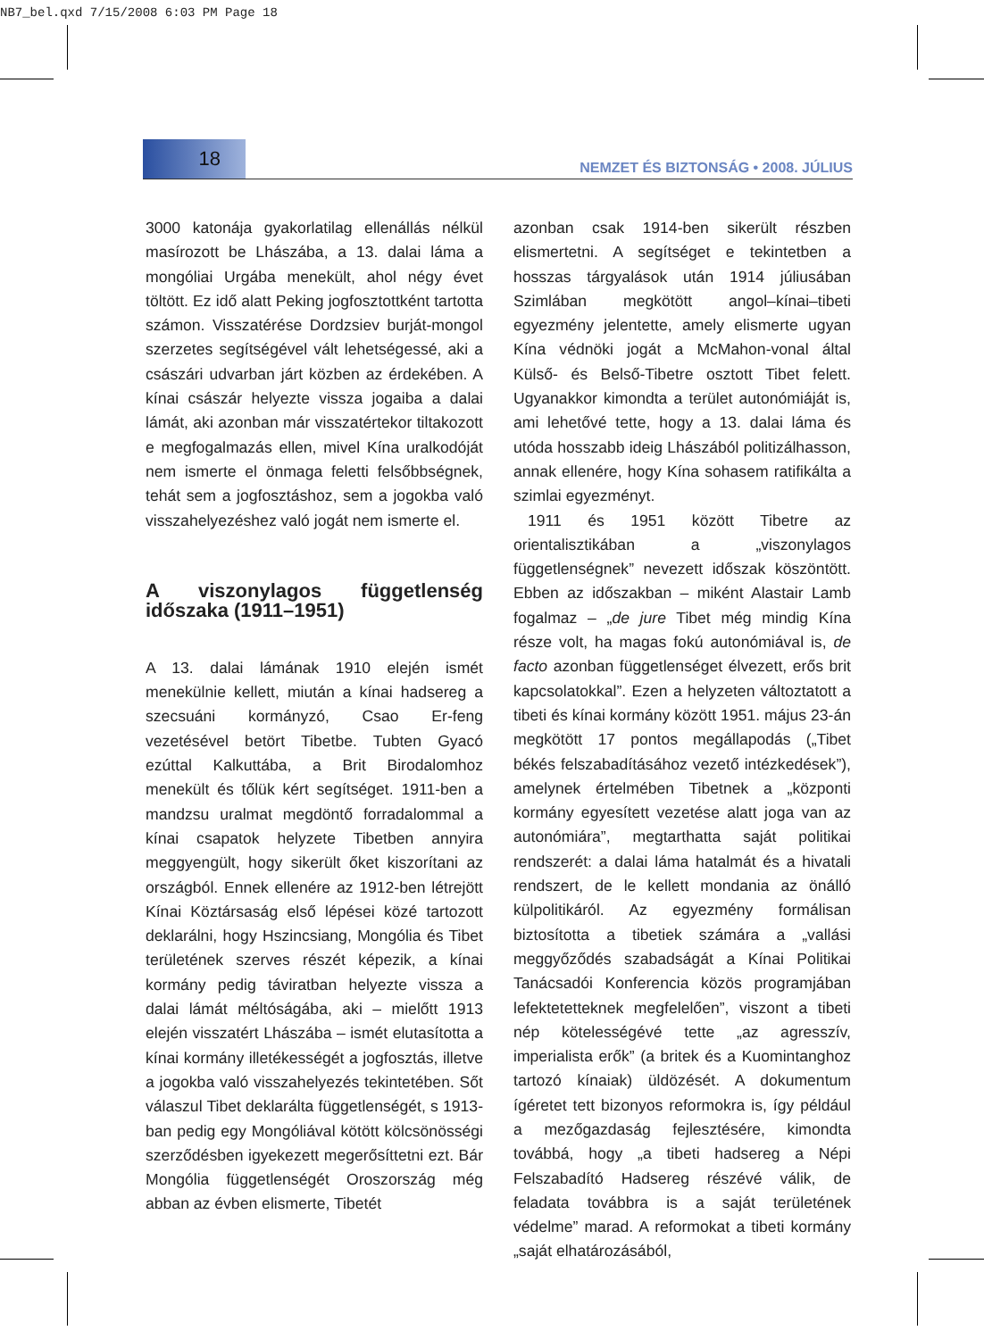NB7_bel.qxd 7/15/2008 6:03 PM Page 18
18
NEMZET ÉS BIZTONSÁG • 2008. JÚLIUS
3000 katonája gyakorlatilag ellenállás nélkül masírozott be Lhászába, a 13. dalai láma a mongóliai Urgába menekült, ahol négy évet töltött. Ez idő alatt Peking jogfosztottként tartotta számon. Visszatérése Dordzsiev burját-mongol szerzetes segítségével vált lehetségessé, aki a császári udvarban járt közben az érdekében. A kínai császár helyezte vissza jogaiba a dalai lámát, aki azonban már visszatértekor tiltakozott e megfogalmazás ellen, mivel Kína uralkodóját nem ismerte el önmaga feletti felsőbbségnek, tehát sem a jogfosztáshoz, sem a jogokba való visszahelyezéshez való jogát nem ismerte el.
A viszonylagos függetlenség időszaka (1911–1951)
A 13. dalai lámának 1910 elején ismét menekülnie kellett, miután a kínai hadsereg a szecsuáni kormányzó, Csao Er-feng vezetésével betört Tibetbe. Tubten Gyacó ezúttal Kalkuttába, a Brit Birodalomhoz menekült és tőlük kért segítséget. 1911-ben a mandzsu uralmat megdöntő forradalommal a kínai csapatok helyzete Tibetben annyira meggyengült, hogy sikerült őket kiszorítani az országból. Ennek ellenére az 1912-ben létrejött Kínai Köztársaság első lépései közé tartozott deklarálni, hogy Hszincsiang, Mongólia és Tibet területének szerves részét képezik, a kínai kormány pedig táviratban helyezte vissza a dalai lámát méltóságába, aki – mielőtt 1913 elején visszatért Lhászába – ismét elutasította a kínai kormány illetékességét a jogfosztás, illetve a jogokba való visszahelyezés tekintetében. Sőt válaszul Tibet deklarálta függetlenségét, s 1913-ban pedig egy Mongóliával kötött kölcsönösségi szerződésben igyekezett megerősíttetni ezt. Bár Mongólia függetlenségét Oroszország még abban az évben elismerte, Tibetét
azonban csak 1914-ben sikerült részben elismertetni. A segítséget e tekintetben a hosszas tárgyalások után 1914 júliusában Szimlában megkötött angol–kínai–tibeti egyezmény jelentette, amely elismerte ugyan Kína védnöki jogát a McMahon-vonal által Külső- és Belső-Tibetre osztott Tibet felett. Ugyanakkor kimondta a terület autonómiáját is, ami lehetővé tette, hogy a 13. dalai láma és utóda hosszabb ideig Lhászából politizálhasson, annak ellenére, hogy Kína sohasem ratifikálta a szimlai egyezményt.
1911 és 1951 között Tibetre az orientalisztikában a „viszonylagos függetlenségnek” nevezett időszak köszöntött. Ebben az időszakban – miként Alastair Lamb fogalmaz – „de jure Tibet még mindig Kína része volt, ha magas fokú autonómiával is, de facto azonban függetlenséget élvezett, erős brit kapcsolatokkal”. Ezen a helyzeten változtatott a tibeti és kínai kormány között 1951. május 23-án megkötött 17 pontos megállapodás („Tibet békés felszabadításához vezető intézkedések”), amelynek értelmében Tibetnek a „központi kormány egyesített vezetése alatt joga van az autonómiára”, megtarthatta saját politikai rendszerét: a dalai láma hatalmát és a hivatali rendszert, de le kellett mondania az önálló külpolitikáról. Az egyezmény formálisan biztosította a tibetiek számára a „vallási meggyőződés szabadságát a Kínai Politikai Tanácsadói Konferencia közös programjában lefektetetteknek megfelelően”, viszont a tibeti nép kötelességévé tette „az agresszív, imperialista erők” (a britek és a Kuomintanghoz tartozó kínaiak) üldözését. A dokumentum ígéretet tett bizonyos reformokra is, így például a mezőgazdaság fejlesztésére, kimondta továbbá, hogy „a tibeti hadsereg a Népi Felszabadító Hadsereg részévé válik, de feladata továbbra is a saját területének védelme” marad. A reformokat a tibeti kormány „saját elhatározásából,